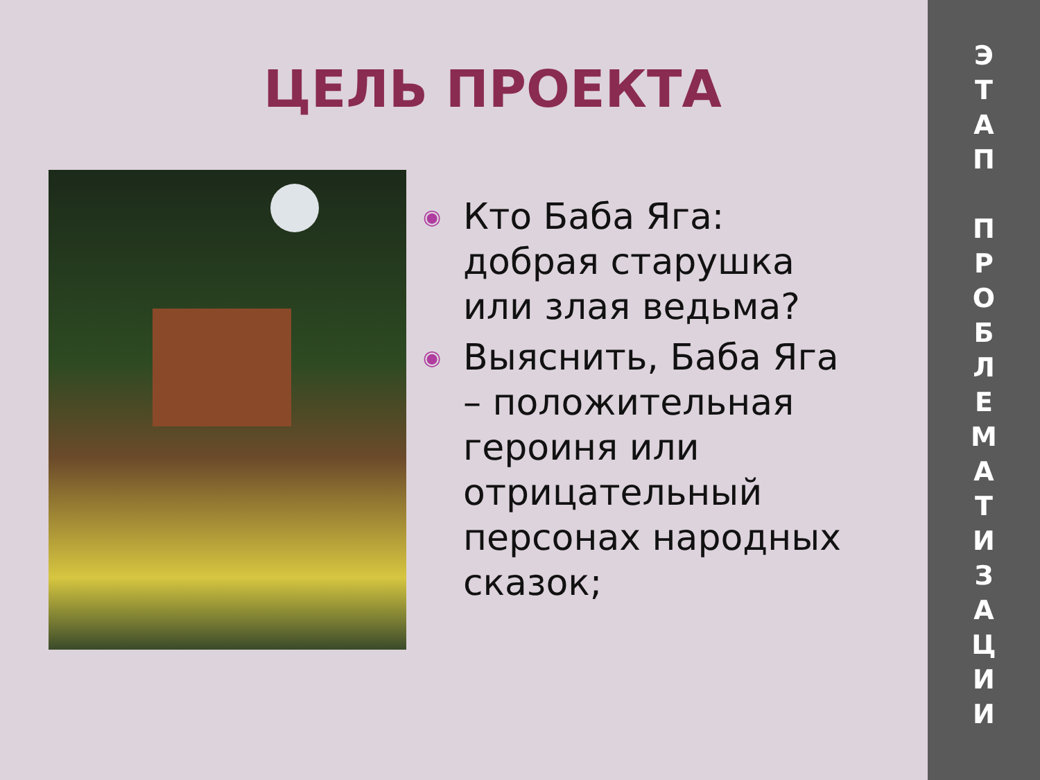ЦЕЛЬ ПРОЕКТА
◉ Кто Баба Яга: добрая старушка или злая ведьма?
◉ Выяснить, Баба Яга – положительная героиня или отрицательный персонах народных сказок;
Э
Т
А
П
П
Р
О
Б
Л
Е
М
А
Т
И
З
А
Ц
И
И